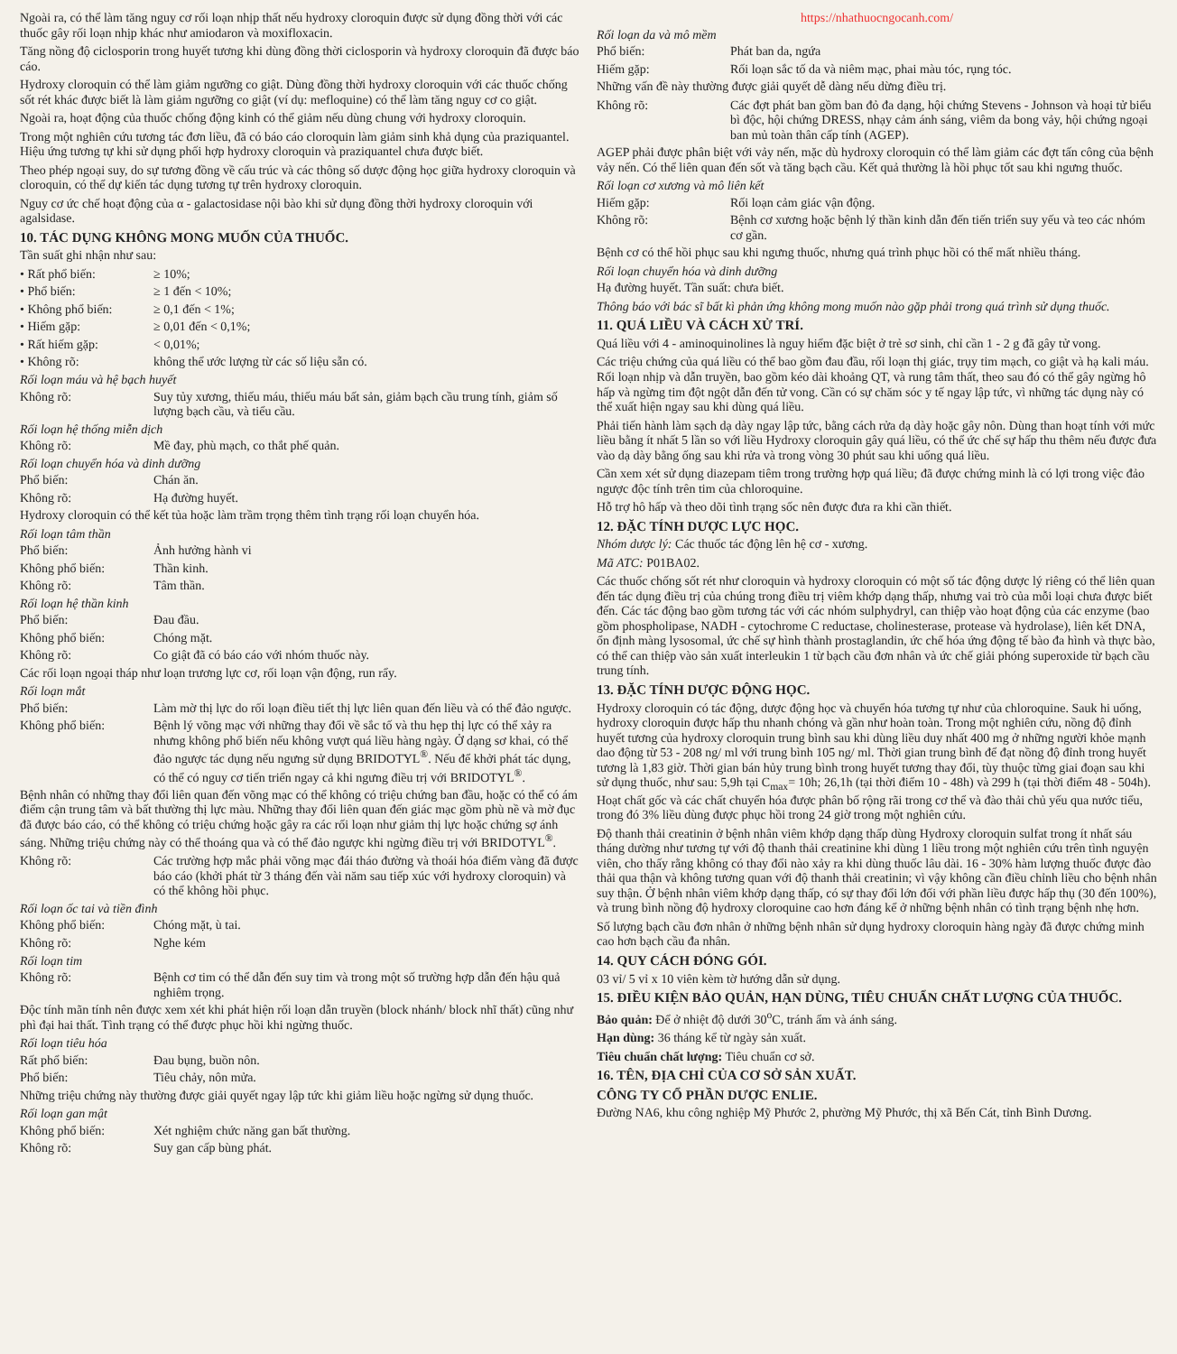Ngoài ra, có thể làm tăng nguy cơ rối loạn nhịp thất nếu hydroxy cloroquin được sử dụng đồng thời với các thuốc gây rối loạn nhịp khác như amiodaron và moxifloxacin.
Tăng nồng độ ciclosporin trong huyết tương khi dùng đồng thời ciclosporin và hydroxy cloroquin đã được báo cáo.
Hydroxy cloroquin có thể làm giảm ngưỡng co giật. Dùng đồng thời hydroxy cloroquin với các thuốc chống sốt rét khác được biết là làm giảm ngưỡng co giật (ví dụ: mefloquine) có thể làm tăng nguy cơ co giật.
Ngoài ra, hoạt động của thuốc chống động kinh có thể giảm nếu dùng chung với hydroxy cloroquin.
Trong một nghiên cứu tương tác đơn liều, đã có báo cáo cloroquin làm giảm sinh khả dụng của praziquantel. Hiệu ứng tương tự khi sử dụng phối hợp hydroxy cloroquin và praziquantel chưa được biết.
Theo phép ngoại suy, do sự tương đồng về cấu trúc và các thông số dược động học giữa hydroxy cloroquin và cloroquin, có thể dự kiến tác dụng tương tự trên hydroxy cloroquin.
Nguy cơ ức chế hoạt động của α - galactosidase nội bào khi sử dụng đồng thời hydroxy cloroquin với agalsidase.
10. TÁC DỤNG KHÔNG MONG MUỐN CỦA THUỐC.
Tần suất ghi nhận như sau:
• Rất phổ biến: ≥ 10%;
• Phổ biến: ≥ 1 đến < 10%;
• Không phổ biến: ≥ 0,1 đến < 1%;
• Hiếm gặp: ≥ 0,01 đến < 0,1%;
• Rất hiếm gặp: < 0,01%;
• Không rõ: không thể ước lượng từ các số liệu sẵn có.
Rối loạn máu và hệ bạch huyết
Không rõ: Suy tủy xương, thiếu máu, thiếu máu bất sản, giảm bạch cầu trung tính, giảm số lượng bạch cầu, và tiểu cầu.
Rối loạn hệ thống miễn dịch
Không rõ: Mề đay, phù mạch, co thắt phế quản.
Rối loạn chuyển hóa và dinh dưỡng
Phổ biến: Chán ăn.
Không rõ: Hạ đường huyết.
Hydroxy cloroquin có thể kết tủa hoặc làm trầm trọng thêm tình trạng rối loạn chuyển hóa.
Rối loạn tâm thần
Phổ biến: Ảnh hưởng hành vi
Không phổ biến: Thần kinh.
Không rõ: Tâm thần.
Rối loạn hệ thần kinh
Phổ biến: Đau đầu.
Không phổ biến: Chóng mặt.
Không rõ: Co giật đã có báo cáo với nhóm thuốc này.
Các rối loạn ngoại tháp như loạn trương lực cơ, rối loạn vận động, run rẩy.
Rối loạn mắt
Phổ biến: Làm mờ thị lực do rối loạn điều tiết thị lực liên quan đến liều và có thể đảo ngược.
Không phổ biến: Bệnh lý võng mạc với những thay đổi về sắc tố và thu hẹp thị lực có thể xảy ra nhưng không phổ biến nếu không vượt quá liều hàng ngày. Ở dạng sơ khai, có thể đảo ngược tác dụng nếu ngưng sử dụng BRIDOTYL<sup>®</sup>. Nếu để khởi phát tác dụng, có thể có nguy cơ tiến triển ngay cả khi ngưng điều trị với BRIDOTYL<sup>®</sup>.
Bệnh nhân có những thay đổi liên quan đến võng mạc có thể không có triệu chứng ban đầu, hoặc có thể có ám điểm cận trung tâm và bất thường thị lực màu. Những thay đổi liên quan đến giác mạc gồm phù nề và mờ đục đã được báo cáo, có thể không có triệu chứng hoặc gây ra các rối loạn như giảm thị lực hoặc chứng sợ ánh sáng. Những triệu chứng này có thể thoáng qua và có thể đảo ngược khi ngừng điều trị với BRIDOTYL<sup>®</sup>.
Không rõ: Các trường hợp mắc phải võng mạc đái tháo đường và thoái hóa điểm vàng đã được báo cáo (khởi phát từ 3 tháng đến vài năm sau tiếp xúc với hydroxy cloroquin) và có thể không hồi phục.
Rối loạn ốc tai và tiền đình
Không phổ biến: Chóng mặt, ù tai.
Không rõ: Nghe kém
Rối loạn tim
Không rõ: Bệnh cơ tim có thể dẫn đến suy tim và trong một số trường hợp dẫn đến hậu quả nghiêm trọng.
Độc tính mãn tính nên được xem xét khi phát hiện rối loạn dẫn truyền (block nhánh/ block nhĩ thất) cũng như phì đại hai thất. Tình trạng có thể được phục hồi khi ngừng thuốc.
Rối loạn tiêu hóa
Rất phổ biến: Đau bụng, buồn nôn.
Phổ biến: Tiêu chảy, nôn mửa.
Những triệu chứng này thường được giải quyết ngay lập tức khi giảm liều hoặc ngừng sử dụng thuốc.
Rối loạn gan mật
Không phổ biến: Xét nghiệm chức năng gan bất thường.
Không rõ: Suy gan cấp bùng phát.
https://nhathuocngocanh.com/
Rối loạn da và mô mềm
Phổ biến: Phát ban da, ngứa
Hiếm gặp: Rối loạn sắc tố da và niêm mạc, phai màu tóc, rụng tóc.
Những vấn đề này thường được giải quyết dễ dàng nếu dừng điều trị.
Không rõ: Các đợt phát ban gồm ban đỏ đa dạng, hội chứng Stevens - Johnson và hoại tử biểu bì độc, hội chứng DRESS, nhạy cảm ánh sáng, viêm da bong vảy, hội chứng ngoại ban mủ toàn thân cấp tính (AGEP).
AGEP phải được phân biệt với vảy nến, mặc dù hydroxy cloroquin có thể làm giảm các đợt tấn công của bệnh vảy nến. Có thể liên quan đến sốt và tăng bạch cầu. Kết quả thường là hồi phục tốt sau khi ngưng thuốc.
Rối loạn cơ xương và mô liên kết
Hiếm gặp: Rối loạn cảm giác vận động.
Không rõ: Bệnh cơ xương hoặc bệnh lý thần kinh dẫn đến tiến triển suy yếu và teo các nhóm cơ gần.
Bệnh cơ có thể hồi phục sau khi ngưng thuốc, nhưng quá trình phục hồi có thể mất nhiều tháng.
Rối loạn chuyển hóa và dinh dưỡng
Hạ đường huyết. Tần suất: chưa biết.
Thông báo với bác sĩ bất kì phản ứng không mong muốn nào gặp phải trong quá trình sử dụng thuốc.
11. QUÁ LIỀU VÀ CÁCH XỬ TRÍ.
Quá liều với 4 - aminoquinolines là nguy hiểm đặc biệt ở trẻ sơ sinh, chỉ cần 1 - 2 g đã gây tử vong.
Các triệu chứng của quá liều có thể bao gồm đau đầu, rối loạn thị giác, trụy tim mạch, co giật và hạ kali máu. Rối loạn nhịp và dẫn truyền, bao gồm kéo dài khoảng QT, và rung tâm thất, theo sau đó có thể gây ngừng hô hấp và ngừng tim đột ngột dẫn đến tử vong. Cần có sự chăm sóc y tế ngay lập tức, vì những tác dụng này có thể xuất hiện ngay sau khi dùng quá liều.
Phải tiến hành làm sạch dạ dày ngay lập tức, bằng cách rửa dạ dày hoặc gây nôn. Dùng than hoạt tính với mức liều bằng ít nhất 5 lần so với liều Hydroxy cloroquin gây quá liều, có thể ức chế sự hấp thu thêm nếu được đưa vào dạ dày bằng ống sau khi rửa và trong vòng 30 phút sau khi uống quá liều.
Cần xem xét sử dụng diazepam tiêm trong trường hợp quá liều; đã được chứng minh là có lợi trong việc đảo ngược độc tính trên tim của chloroquine.
Hỗ trợ hô hấp và theo dõi tình trạng sốc nên được đưa ra khi cần thiết.
12. ĐẶC TÍNH DƯỢC LỰC HỌC.
Nhóm dược lý: Các thuốc tác động lên hệ cơ - xương.
Mã ATC: P01BA02.
Các thuốc chống sốt rét như cloroquin và hydroxy cloroquin có một số tác động dược lý riêng có thể liên quan đến tác dụng điều trị của chúng trong điều trị viêm khớp dạng thấp, nhưng vai trò của mỗi loại chưa được biết đến. Các tác động bao gồm tương tác với các nhóm sulphydryl, can thiệp vào hoạt động của các enzyme (bao gồm phospholipase, NADH - cytochrome C reductase, cholinesterase, protease và hydrolase), liên kết DNA, ổn định màng lysosomal, ức chế sự hình thành prostaglandin, ức chế hóa ứng động tế bào đa hình và thực bào, có thể can thiệp vào sản xuất interleukin 1 từ bạch cầu đơn nhân và ức chế giải phóng superoxide từ bạch cầu trung tính.
13. ĐẶC TÍNH DƯỢC ĐỘNG HỌC.
Hydroxy cloroquin có tác động, dược động học và chuyển hóa tương tự như của chloroquine. Sauk hi uống, hydroxy cloroquin được hấp thu nhanh chóng và gần như hoàn toàn. Trong một nghiên cứu, nồng độ đỉnh huyết tương của hydroxy cloroquin trung bình sau khi dùng liều duy nhất 400 mg ở những người khỏe mạnh dao động từ 53 - 208 ng/ ml với trung bình 105 ng/ ml. Thời gian trung bình để đạt nồng độ đỉnh trong huyết tương là 1,83 giờ. Thời gian bán hủy trung bình trong huyết tương thay đổi, tùy thuộc từng giai đoạn sau khi sử dụng thuốc, như sau: 5,9h tại C<sub>max</sub>= 10h; 26,1h (tại thời điểm 10 - 48h) và 299 h (tại thời điểm 48 - 504h). Hoạt chất gốc và các chất chuyển hóa được phân bố rộng rãi trong cơ thể và đào thải chủ yếu qua nước tiểu, trong đó 3% liều dùng được phục hồi trong 24 giờ trong một nghiên cứu.
Độ thanh thải creatinin ở bệnh nhân viêm khớp dạng thấp dùng Hydroxy cloroquin sulfat trong ít nhất sáu tháng dường như tương tự với độ thanh thải creatinine khi dùng 1 liều trong một nghiên cứu trên tình nguyện viên, cho thấy rằng không có thay đổi nào xảy ra khi dùng thuốc lâu dài. 16 - 30% hàm lượng thuốc được đào thải qua thận và không tương quan với độ thanh thải creatinin; vì vậy không cần điều chỉnh liều cho bệnh nhân suy thận. Ở bệnh nhân viêm khớp dạng thấp, có sự thay đổi lớn đối với phần liều được hấp thụ (30 đến 100%), và trung bình nồng độ hydroxy cloroquine cao hơn đáng kể ở những bệnh nhân có tình trạng bệnh nhẹ hơn.
Số lượng bạch cầu đơn nhân ở những bệnh nhân sử dụng hydroxy cloroquin hàng ngày đã được chứng minh cao hơn bạch cầu đa nhân.
14. QUY CÁCH ĐÓNG GÓI.
03 vỉ/ 5 vỉ x 10 viên kèm tờ hướng dẫn sử dụng.
15. ĐIỀU KIỆN BẢO QUẢN, HẠN DÙNG, TIÊU CHUẨN CHẤT LƯỢNG CỦA THUỐC.
Bảo quản: Để ở nhiệt độ dưới 30<sup>o</sup>C, tránh ẩm và ánh sáng.
Hạn dùng: 36 tháng kể từ ngày sản xuất.
Tiêu chuẩn chất lượng: Tiêu chuẩn cơ sở.
16. TÊN, ĐỊA CHỈ CỦA CƠ SỞ SẢN XUẤT.
CÔNG TY CỔ PHẦN DƯỢC ENLIE.
Đường NA6, khu công nghiệp Mỹ Phước 2, phường Mỹ Phước, thị xã Bến Cát, tỉnh Bình Dương.